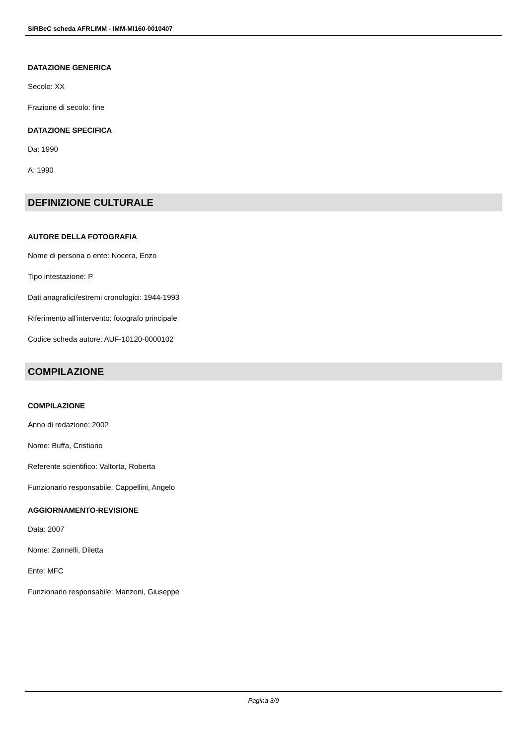SIRBeC scheda AFRLIMM - IMM-MI160-0010407
DATAZIONE GENERICA
Secolo: XX
Frazione di secolo: fine
DATAZIONE SPECIFICA
Da: 1990
A: 1990
DEFINIZIONE CULTURALE
AUTORE DELLA FOTOGRAFIA
Nome di persona o ente: Nocera, Enzo
Tipo intestazione: P
Dati anagrafici/estremi cronologici: 1944-1993
Riferimento all'intervento: fotografo principale
Codice scheda autore: AUF-10120-0000102
COMPILAZIONE
COMPILAZIONE
Anno di redazione: 2002
Nome: Buffa, Cristiano
Referente scientifico: Valtorta, Roberta
Funzionario responsabile: Cappellini, Angelo
AGGIORNAMENTO-REVISIONE
Data: 2007
Nome: Zannelli, Diletta
Ente: MFC
Funzionario responsabile: Manzoni, Giuseppe
Pagina 3/9